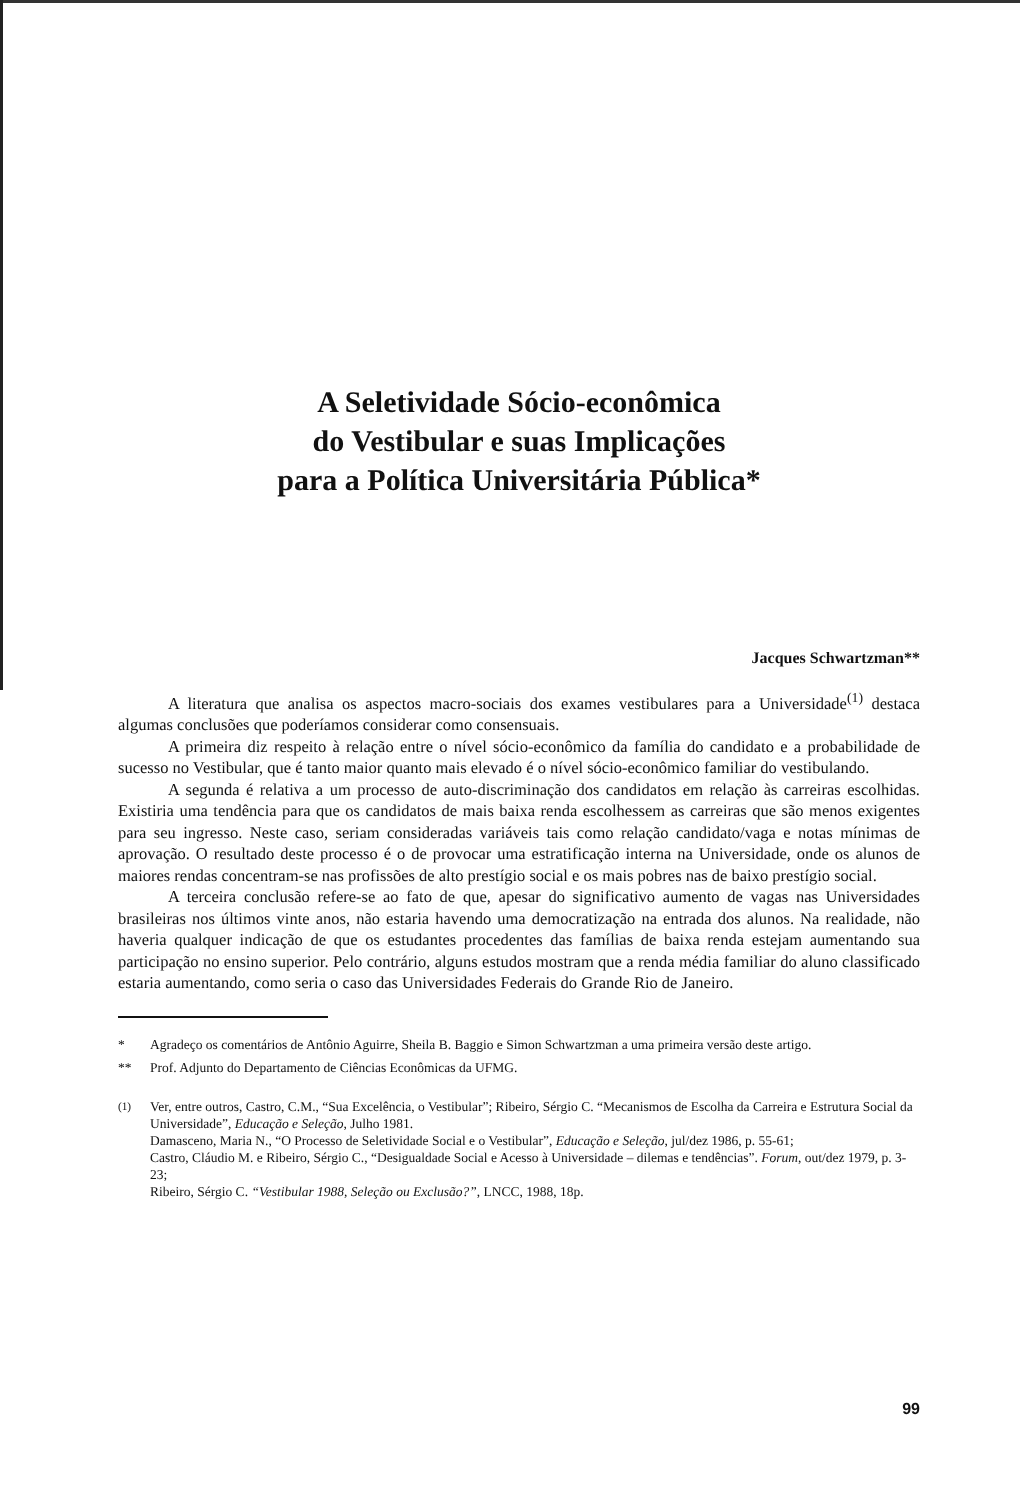A Seletividade Sócio-econômica
do Vestibular e suas Implicações
para a Política Universitária Pública*
Jacques Schwartzman**
A literatura que analisa os aspectos macro-sociais dos exames vestibulares para a Universidade<sup>(1)</sup> destaca algumas conclusões que poderíamos considerar como consensuais.
A primeira diz respeito à relação entre o nível sócio-econômico da família do candidato e a probabilidade de sucesso no Vestibular, que é tanto maior quanto mais elevado é o nível sócio-econômico familiar do vestibulando.
A segunda é relativa a um processo de auto-discriminação dos candidatos em relação às carreiras escolhidas. Existiria uma tendência para que os candidatos de mais baixa renda escolhessem as carreiras que são menos exigentes para seu ingresso. Neste caso, seriam consideradas variáveis tais como relação candidato/vaga e notas mínimas de aprovação. O resultado deste processo é o de provocar uma estratificação interna na Universidade, onde os alunos de maiores rendas concentram-se nas profissões de alto prestígio social e os mais pobres nas de baixo prestígio social.
A terceira conclusão refere-se ao fato de que, apesar do significativo aumento de vagas nas Universidades brasileiras nos últimos vinte anos, não estaria havendo uma democratização na entrada dos alunos. Na realidade, não haveria qualquer indicação de que os estudantes procedentes das famílias de baixa renda estejam aumentando sua participação no ensino superior. Pelo contrário, alguns estudos mostram que a renda média familiar do aluno classificado estaria aumentando, como seria o caso das Universidades Federais do Grande Rio de Janeiro.
* Agradeço os comentários de Antônio Aguirre, Sheila B. Baggio e Simon Schwartzman a uma primeira versão deste artigo.
** Prof. Adjunto do Departamento de Ciências Econômicas da UFMG.
<sup>(1)</sup> Ver, entre outros, Castro, C.M., “Sua Excelência, o Vestibular”; Ribeiro, Sérgio C. “Mecanismos de Escolha da Carreira e Estrutura Social da Universidade”, Educação e Seleção, Julho 1981.
Damasceno, Maria N., “O Processo de Seletividade Social e o Vestibular”, Educação e Seleção, jul/dez 1986, p. 55-61;
Castro, Cláudio M. e Ribeiro, Sérgio C., “Desigualdade Social e Acesso à Universidade – dilemas e tendências”. Forum, out/dez 1979, p. 3-23;
Ribeiro, Sérgio C. “Vestibular 1988, Seleção ou Exclusão?”, LNCC, 1988, 18p.
99